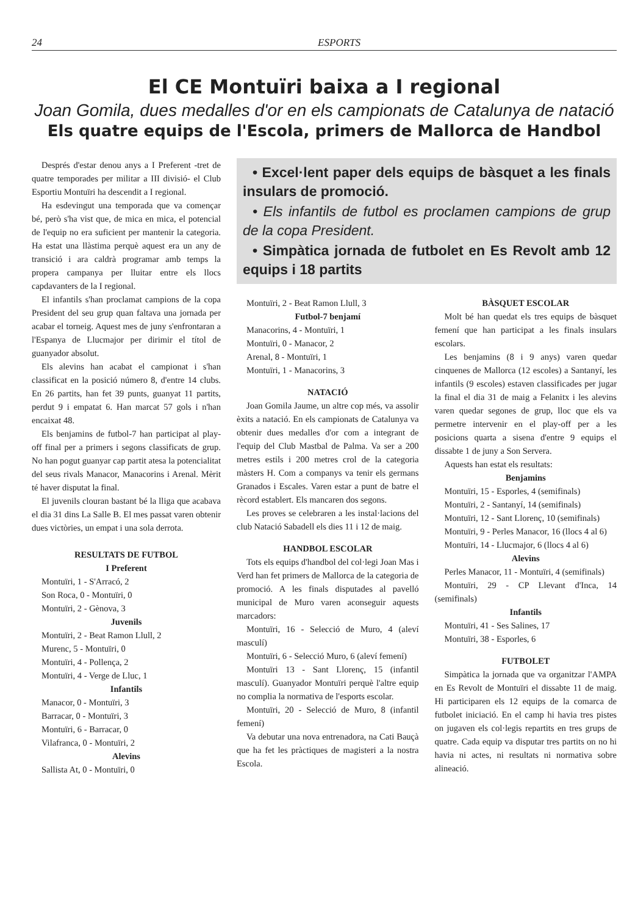24 ESPORTS
El CE Montuïri baixa a I regional
Joan Gomila, dues medalles d'or en els campionats de Catalunya de natació
Els quatre equips de l'Escola, primers de Mallorca de Handbol
Després d'estar denou anys a I Preferent -tret de quatre temporades per militar a III divisió- el Club Esportiu Montuïri ha descendit a I regional.
Ha esdevingut una temporada que va començar bé, però s'ha vist que, de mica en mica, el potencial de l'equip no era suficient per mantenir la categoria. Ha estat una llàstima perquè aquest era un any de transició i ara caldrà programar amb temps la propera campanya per lluitar entre els llocs capdavanters de la I regional.
El infantils s'han proclamat campions de la copa President del seu grup quan faltava una jornada per acabar el torneig. Aquest mes de juny s'enfrontaran a l'Espanya de Llucmajor per dirimir el títol de guanyador absolut.
Els alevins han acabat el campionat i s'han classificat en la posició número 8, d'entre 14 clubs. En 26 partits, han fet 39 punts, guanyat 11 partits, perdut 9 i empatat 6. Han marcat 57 gols i n'han encaixat 48.
Els benjamins de futbol-7 han participat al play-off final per a primers i segons classificats de grup. No han pogut guanyar cap partit atesa la potencialitat del seus rivals Manacor, Manacorins i Arenal. Mèrit té haver disputat la final.
El juvenils clouran bastant bé la lliga que acabava el dia 31 dins La Salle B. El mes passat varen obtenir dues victòries, un empat i una sola derrota.
RESULTATS DE FUTBOL
I Preferent
Montuïri, 1 - S'Arracó, 2
Son Roca, 0 - Montuïri, 0
Montuïri, 2 - Gènova, 3
Juvenils
Montuïri, 2 - Beat Ramon Llull, 2
Murenc, 5 - Montuïri, 0
Montuïri, 4 - Pollença, 2
Montuïri, 4 - Verge de Lluc, 1
Infantils
Manacor, 0 - Montuïri, 3
Barracar, 0 - Montuïri, 3
Montuïri, 6 - Barracar, 0
Vilafranca, 0 - Montuïri, 2
Alevins
Sallista At, 0 - Montuïri, 0
• Excel·lent paper dels equips de bàsquet a les finals insulars de promoció.
• Els infantils de futbol es proclamen campions de grup de la copa President.
• Simpàtica jornada de futbolet en Es Revolt amb 12 equips i 18 partits
Montuïri, 2 - Beat Ramon Llull, 3
Futbol-7 benjamí
Manacorins, 4 - Montuïri, 1
Montuïri, 0 - Manacor, 2
Arenal, 8 - Montuïri, 1
Montuïri, 1 - Manacorins, 3
NATACIÓ
Joan Gomila Jaume, un altre cop més, va assolir èxits a natació. En els campionats de Catalunya va obtenir dues medalles d'or com a integrant de l'equip del Club Mastbal de Palma. Va ser a 200 metres estils i 200 metres crol de la categoria màsters H. Com a companys va tenir els germans Granados i Escales. Varen estar a punt de batre el rècord establert. Els mancaren dos segons.
Les proves se celebraren a les instal·lacions del club Natació Sabadell els dies 11 i 12 de maig.
HANDBOL ESCOLAR
Tots els equips d'handbol del col·legi Joan Mas i Verd han fet primers de Mallorca de la categoria de promoció. A les finals disputades al pavelló municipal de Muro varen aconseguir aquests marcadors:
Montuïri, 16 - Selecció de Muro, 4 (aleví masculí)
Montuïri, 6 - Selecció Muro, 6 (aleví femení)
Montuïri 13 - Sant Llorenç, 15 (infantil masculí). Guanyador Montuïri perquè l'altre equip no complia la normativa de l'esports escolar.
Montuïri, 20 - Selecció de Muro, 8 (infantil femení)
Va debutar una nova entrenadora, na Cati Bauçà que ha fet les pràctiques de magisteri a la nostra Escola.
BÀSQUET ESCOLAR
Molt bé han quedat els tres equips de bàsquet femení que han participat a les finals insulars escolars.
Les benjamins (8 i 9 anys) varen quedar cinquenes de Mallorca (12 escoles) a Santanyí, les infantils (9 escoles) estaven classificades per jugar la final el dia 31 de maig a Felanitx i les alevins varen quedar segones de grup, lloc que els va permetre intervenir en el play-off per a les posicions quarta a sisena d'entre 9 equips el dissabte 1 de juny a Son Servera.
Aquests han estat els resultats:
Benjamins
Montuïri, 15 - Esporles, 4 (semifinals)
Montuïri, 2 - Santanyí, 14 (semifinals)
Montuïri, 12 - Sant Llorenç, 10 (semifinals)
Montuïri, 9 - Perles Manacor, 16 (llocs 4 al 6)
Montuïri, 14 - Llucmajor, 6 (llocs 4 al 6)
Alevins
Perles Manacor, 11 - Montuïri, 4 (semifinals)
Montuïri, 29 - CP Llevant d'Inca, 14 (semifinals)
Infantils
Montuïri, 41 - Ses Salines, 17
Montuïri, 38 - Esporles, 6
FUTBOLET
Simpàtica la jornada que va organitzar l'AMPA en Es Revolt de Montuïri el dissabte 11 de maig. Hi participaren els 12 equips de la comarca de futbolet iniciació. En el camp hi havia tres pistes on jugaven els col·legis repartits en tres grups de quatre. Cada equip va disputar tres partits on no hi havia ni actes, ni resultats ni normativa sobre alineació.